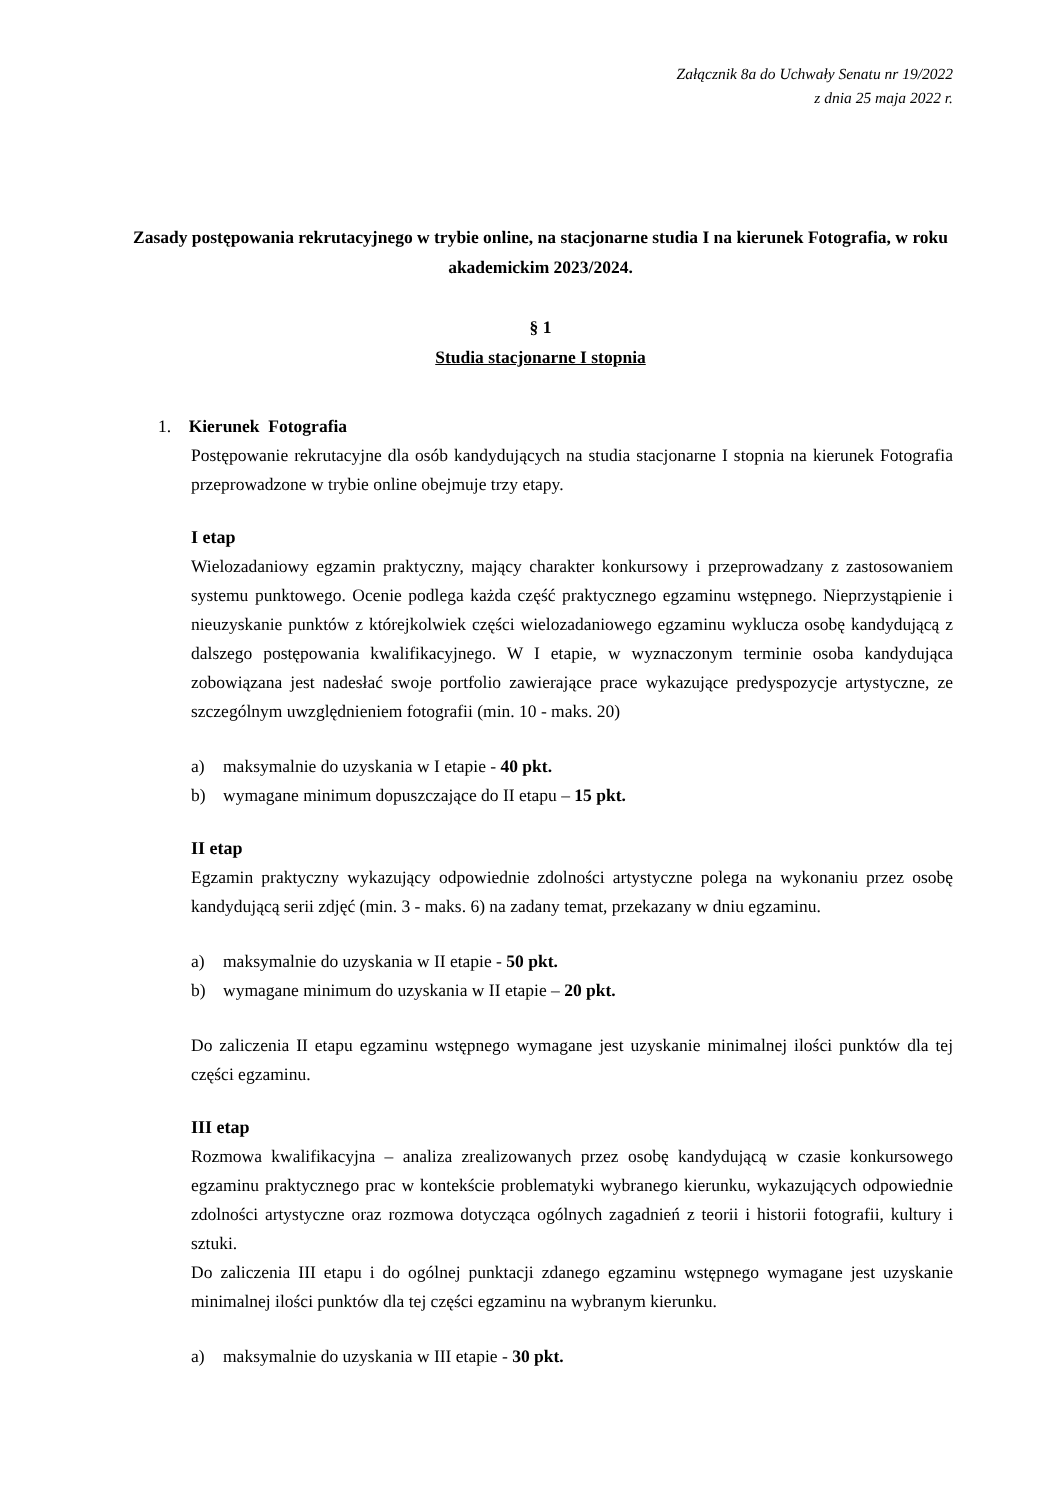Załącznik 8a do Uchwały Senatu nr 19/2022
z dnia 25 maja 2022 r.
Zasady postępowania rekrutacyjnego w trybie online, na stacjonarne studia I na kierunek Fotografia, w roku akademickim 2023/2024.
§ 1
Studia stacjonarne I stopnia
1. Kierunek Fotografia
Postępowanie rekrutacyjne dla osób kandydujących na studia stacjonarne I stopnia na kierunek Fotografia przeprowadzone w trybie online obejmuje trzy etapy.
I etap
Wielozadaniowy egzamin praktyczny, mający charakter konkursowy i przeprowadzany z zastosowaniem systemu punktowego. Ocenie podlega każda część praktycznego egzaminu wstępnego. Nieprzystąpienie i nieuzyskanie punktów z którejkolwiek części wielozadaniowego egzaminu wyklucza osobę kandydującą z dalszego postępowania kwalifikacyjnego. W I etapie, w wyznaczonym terminie osoba kandydująca zobowiązana jest nadesłać swoje portfolio zawierające prace wykazujące predyspozycje artystyczne, ze szczególnym uwzględnieniem fotografii (min. 10 - maks. 20)
a) maksymalnie do uzyskania w I etapie - 40 pkt.
b) wymagane minimum dopuszczające do II etapu – 15 pkt.
II etap
Egzamin praktyczny wykazujący odpowiednie zdolności artystyczne polega na wykonaniu przez osobę kandydującą serii zdjęć (min. 3 - maks. 6) na zadany temat, przekazany w dniu egzaminu.
a) maksymalnie do uzyskania w II etapie - 50 pkt.
b) wymagane minimum do uzyskania w II etapie – 20 pkt.
Do zaliczenia II etapu egzaminu wstępnego wymagane jest uzyskanie minimalnej ilości punktów dla tej części egzaminu.
III etap
Rozmowa kwalifikacyjna – analiza zrealizowanych przez osobę kandydującą w czasie konkursowego egzaminu praktycznego prac w kontekście problematyki wybranego kierunku, wykazujących odpowiednie zdolności artystyczne oraz rozmowa dotycząca ogólnych zagadnień z teorii i historii fotografii, kultury i sztuki.
Do zaliczenia III etapu i do ogólnej punktacji zdanego egzaminu wstępnego wymagane jest uzyskanie minimalnej ilości punktów dla tej części egzaminu na wybranym kierunku.
a) maksymalnie do uzyskania w III etapie - 30 pkt.